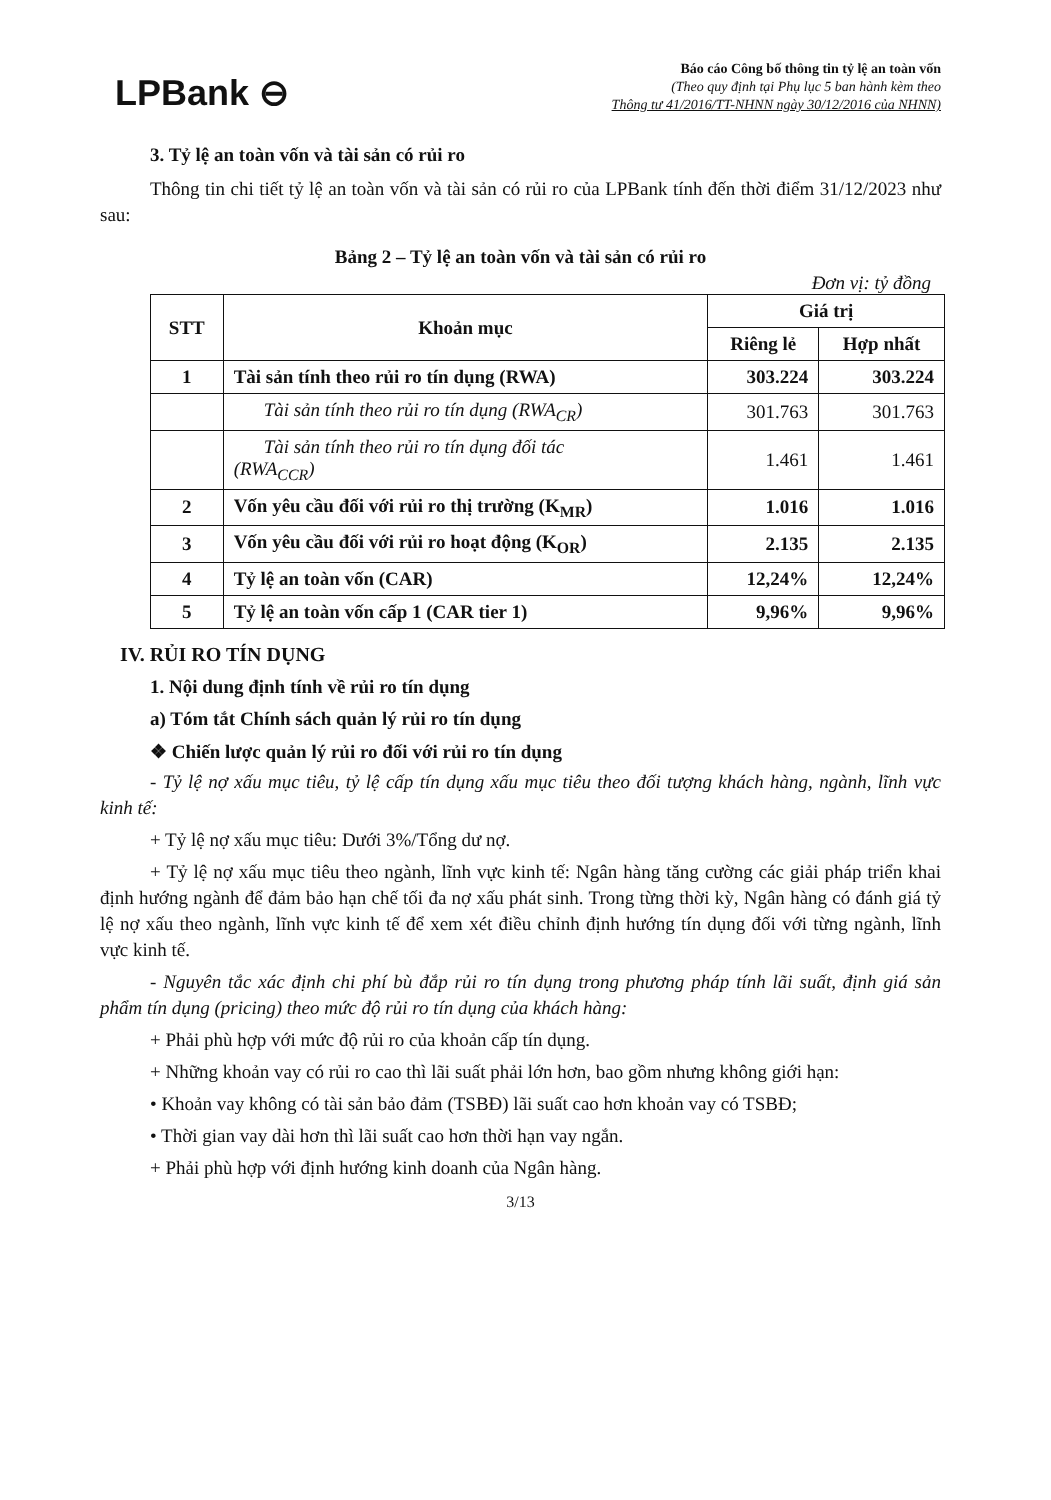LPBank ⊖
Báo cáo Công bố thông tin tỷ lệ an toàn vốn
(Theo quy định tại Phụ lục 5 ban hành kèm theo
Thông tư 41/2016/TT-NHNN ngày 30/12/2016 của NHNN)
3. Tỷ lệ an toàn vốn và tài sản có rủi ro
Thông tin chi tiết tỷ lệ an toàn vốn và tài sản có rủi ro của LPBank tính đến thời điểm 31/12/2023 như sau:
Bảng 2 – Tỷ lệ an toàn vốn và tài sản có rủi ro
Đơn vị: tỷ đồng
| STT | Khoản mục | Giá trị | |
| --- | --- | --- | --- |
| | | Riêng lẻ | Hợp nhất |
| 1 | Tài sản tính theo rủi ro tín dụng (RWA) | 303.224 | 303.224 |
| | Tài sản tính theo rủi ro tín dụng (RWA<sub>CR</sub>) | 301.763 | 301.763 |
| | Tài sản tính theo rủi ro tín dụng đối tác (RWA<sub>CCR</sub>) | 1.461 | 1.461 |
| 2 | Vốn yêu cầu đối với rủi ro thị trường (K<sub>MR</sub>) | 1.016 | 1.016 |
| 3 | Vốn yêu cầu đối với rủi ro hoạt động (K<sub>OR</sub>) | 2.135 | 2.135 |
| 4 | Tỷ lệ an toàn vốn (CAR) | 12,24% | 12,24% |
| 5 | Tỷ lệ an toàn vốn cấp 1 (CAR tier 1) | 9,96% | 9,96% |
IV. RỦI RO TÍN DỤNG
1. Nội dung định tính về rủi ro tín dụng
a) Tóm tắt Chính sách quản lý rủi ro tín dụng
❖ Chiến lược quản lý rủi ro đối với rủi ro tín dụng
- Tỷ lệ nợ xấu mục tiêu, tỷ lệ cấp tín dụng xấu mục tiêu theo đối tượng khách hàng, ngành, lĩnh vực kinh tế:
+ Tỷ lệ nợ xấu mục tiêu: Dưới 3%/Tổng dư nợ.
+ Tỷ lệ nợ xấu mục tiêu theo ngành, lĩnh vực kinh tế: Ngân hàng tăng cường các giải pháp triển khai định hướng ngành để đảm bảo hạn chế tối đa nợ xấu phát sinh. Trong từng thời kỳ, Ngân hàng có đánh giá tỷ lệ nợ xấu theo ngành, lĩnh vực kinh tế để xem xét điều chỉnh định hướng tín dụng đối với từng ngành, lĩnh vực kinh tế.
- Nguyên tắc xác định chi phí bù đắp rủi ro tín dụng trong phương pháp tính lãi suất, định giá sản phẩm tín dụng (pricing) theo mức độ rủi ro tín dụng của khách hàng:
+ Phải phù hợp với mức độ rủi ro của khoản cấp tín dụng.
+ Những khoản vay có rủi ro cao thì lãi suất phải lớn hơn, bao gồm nhưng không giới hạn:
• Khoản vay không có tài sản bảo đảm (TSBĐ) lãi suất cao hơn khoản vay có TSBĐ;
• Thời gian vay dài hơn thì lãi suất cao hơn thời hạn vay ngắn.
+ Phải phù hợp với định hướng kinh doanh của Ngân hàng.
3/13